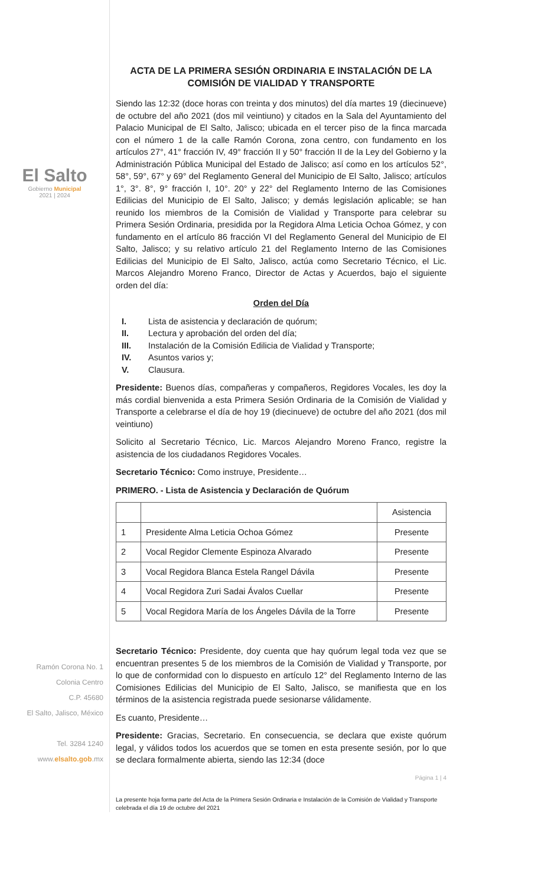El Salto
Gobierno Municipal
2021 | 2024
Ramón Corona No. 1
Colonia Centro
C.P. 45680
El Salto, Jalisco, México
Tel. 3284 1240
www.elsalto.gob.mx
ACTA DE LA PRIMERA SESIÓN ORDINARIA E INSTALACIÓN DE LA COMISIÓN DE VIALIDAD Y TRANSPORTE
Siendo las 12:32 (doce horas con treinta y dos minutos) del día martes 19 (diecinueve) de octubre del año 2021 (dos mil veintiuno) y citados en la Sala del Ayuntamiento del Palacio Municipal de El Salto, Jalisco; ubicada en el tercer piso de la finca marcada con el número 1 de la calle Ramón Corona, zona centro, con fundamento en los artículos 27°, 41° fracción IV, 49° fracción II y 50° fracción II de la Ley del Gobierno y la Administración Pública Municipal del Estado de Jalisco; así como en los artículos 52°, 58°, 59°, 67° y 69° del Reglamento General del Municipio de El Salto, Jalisco; artículos 1°, 3°. 8°, 9° fracción I, 10°. 20° y 22° del Reglamento Interno de las Comisiones Edilicias del Municipio de El Salto, Jalisco; y demás legislación aplicable; se han reunido los miembros de la Comisión de Vialidad y Transporte para celebrar su Primera Sesión Ordinaria, presidida por la Regidora Alma Leticia Ochoa Gómez, y con fundamento en el artículo 86 fracción VI del Reglamento General del Municipio de El Salto, Jalisco; y su relativo artículo 21 del Reglamento Interno de las Comisiones Edilicias del Municipio de El Salto, Jalisco, actúa como Secretario Técnico, el Lic. Marcos Alejandro Moreno Franco, Director de Actas y Acuerdos, bajo el siguiente orden del día:
Orden del Día
I. Lista de asistencia y declaración de quórum;
II. Lectura y aprobación del orden del día;
III. Instalación de la Comisión Edilicia de Vialidad y Transporte;
IV. Asuntos varios y;
V. Clausura.
Presidente: Buenos días, compañeras y compañeros, Regidores Vocales, les doy la más cordial bienvenida a esta Primera Sesión Ordinaria de la Comisión de Vialidad y Transporte a celebrarse el día de hoy 19 (diecinueve) de octubre del año 2021 (dos mil veintiuno)
Solicito al Secretario Técnico, Lic. Marcos Alejandro Moreno Franco, registre la asistencia de los ciudadanos Regidores Vocales.
Secretario Técnico: Como instruye, Presidente…
PRIMERO. - Lista de Asistencia y Declaración de Quórum
| | | Asistencia |
| 1 | Presidente Alma Leticia Ochoa Gómez | Presente |
| 2 | Vocal Regidor Clemente Espinoza Alvarado | Presente |
| 3 | Vocal Regidora Blanca Estela Rangel Dávila | Presente |
| 4 | Vocal Regidora Zuri Sadai Ávalos Cuellar | Presente |
| 5 | Vocal Regidora María de los Ángeles Dávila de la Torre | Presente |
Secretario Técnico: Presidente, doy cuenta que hay quórum legal toda vez que se encuentran presentes 5 de los miembros de la Comisión de Vialidad y Transporte, por lo que de conformidad con lo dispuesto en artículo 12° del Reglamento Interno de las Comisiones Edilicias del Municipio de El Salto, Jalisco, se manifiesta que en los términos de la asistencia registrada puede sesionarse válidamente.
Es cuanto, Presidente…
Presidente: Gracias, Secretario. En consecuencia, se declara que existe quórum legal, y válidos todos los acuerdos que se tomen en esta presente sesión, por lo que se declara formalmente abierta, siendo las 12:34 (doce
Página 1 | 4
La presente hoja forma parte del Acta de la Primera Sesión Ordinaria e Instalación de la Comisión de Vialidad y Transporte celebrada el día 19 de octubre del 2021